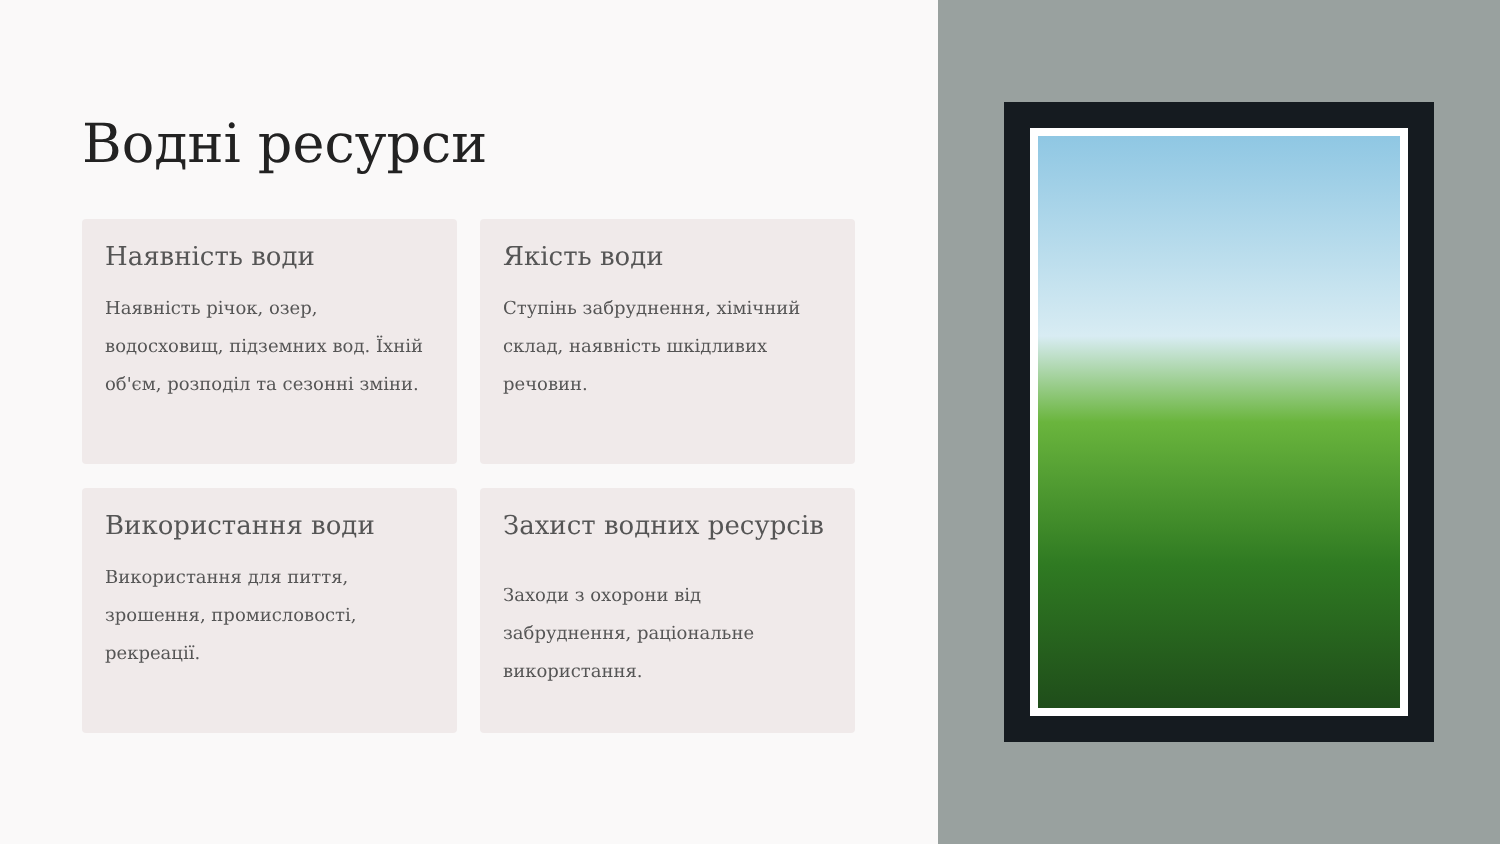Водні ресурси
Наявність води
Наявність річок, озер, водосховищ, підземних вод. Їхній об'єм, розподіл та сезонні зміни.
Якість води
Ступінь забруднення, хімічний склад, наявність шкідливих речовин.
Використання води
Використання для пиття, зрошення, промисловості, рекреації.
Захист водних ресурсів
Заходи з охорони від забруднення, раціональне використання.